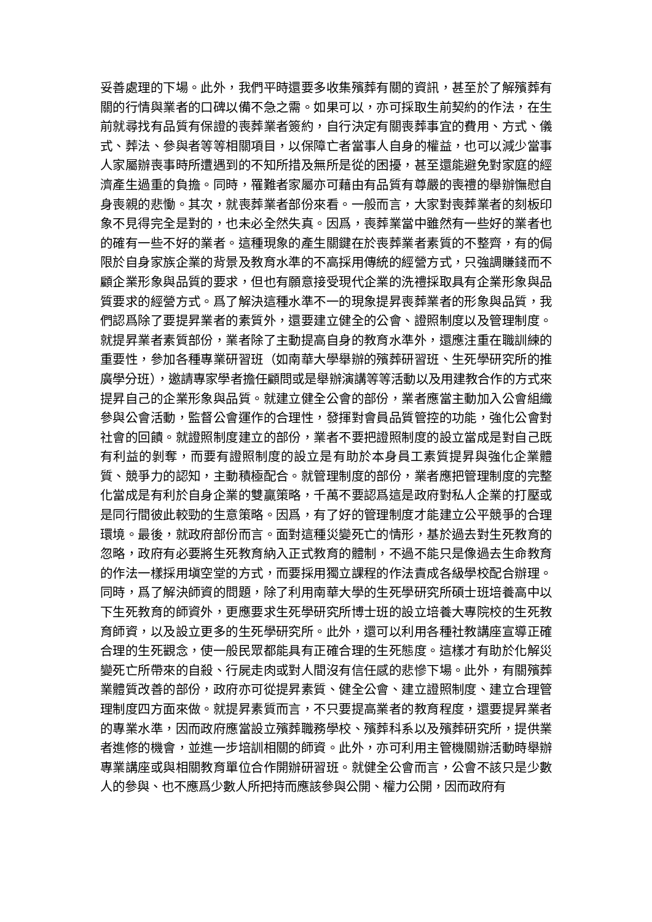妥善處理的下場。此外，我們平時還要多收集殯葬有關的資訊，甚至於了解殯葬有關的行情與業者的口碑以備不急之需。如果可以，亦可採取生前契約的作法，在生前就尋找有品質有保證的喪葬業者簽約，自行決定有關喪葬事宜的費用、方式、儀式、葬法、參與者等等相關項目，以保障亡者當事人自身的權益，也可以減少當事人家屬辦喪事時所遭遇到的不知所措及無所是從的困擾，甚至還能避免對家庭的經濟產生過重的負擔。同時，罹難者家屬亦可藉由有品質有尊嚴的喪禮的舉辦憮慰自身喪親的悲慟。其次，就喪葬業者部份來看。一般而言，大家對喪葬業者的刻板印象不見得完全是對的，也未必全然失真。因爲，喪葬業當中雖然有一些好的業者也的確有一些不好的業者。這種現象的產生關鍵在於喪葬業者素質的不整齊，有的侷限於自身家族企業的背景及教育水準的不高採用傳統的經營方式，只強調賺錢而不顧企業形象與品質的要求，但也有願意接受現代企業的洗禮採取具有企業形象與品質要求的經營方式。爲了解決這種水準不一的現象提昇喪葬業者的形象與品質，我們認爲除了要提昇業者的素質外，還要建立健全的公會、證照制度以及管理制度。就提昇業者素質部份，業者除了主動提高自身的教育水準外，還應注重在職訓練的重要性，參加各種專業研習班（如南華大學舉辦的殯葬研習班、生死學研究所的推廣學分班），邀請專家學者擔任顧問或是舉辦演講等等活動以及用建教合作的方式來提昇自己的企業形象與品質。就建立健全公會的部份，業者應當主動加入公會組織參與公會活動，監督公會運作的合理性，發揮對會員品質管控的功能，強化公會對社會的回饋。就證照制度建立的部份，業者不要把證照制度的設立當成是對自己既有利益的剝奪，而要有證照制度的設立是有助於本身員工素質提昇與強化企業體質、競爭力的認知，主動積極配合。就管理制度的部份，業者應把管理制度的完整化當成是有利於自身企業的雙贏策略，千萬不要認爲這是政府對私人企業的打壓或是同行間彼此較勁的生意策略。因爲，有了好的管理制度才能建立公平競爭的合理環境。最後，就政府部份而言。面對這種災變死亡的情形，基於過去對生死教育的忽略，政府有必要將生死教育納入正式教育的體制，不過不能只是像過去生命教育的作法一樣採用塡空堂的方式，而要採用獨立課程的作法責成各級學校配合辦理。同時，爲了解決師資的問題，除了利用南華大學的生死學研究所碩士班培養高中以下生死教育的師資外，更應要求生死學研究所博士班的設立培養大專院校的生死教育師資，以及設立更多的生死學研究所。此外，還可以利用各種社教講座宣導正確合理的生死觀念，使一般民眾都能具有正確合理的生死態度。這樣才有助於化解災變死亡所帶來的自殺、行屍走肉或對人間沒有信任感的悲慘下場。此外，有關殯葬業體質改善的部份，政府亦可從提昇素質、健全公會、建立證照制度、建立合理管理制度四方面來做。就提昇素質而言，不只要提高業者的教育程度，還要提昇業者的專業水準，因而政府應當設立殯葬職務學校、殯葬科系以及殯葬研究所，提供業者進修的機會，並進一步培訓相關的師資。此外，亦可利用主管機關辦活動時舉辦專業講座或與相關教育單位合作開辦研習班。就健全公會而言，公會不該只是少數人的參與、也不應爲少數人所把持而應該參與公開、權力公開，因而政府有